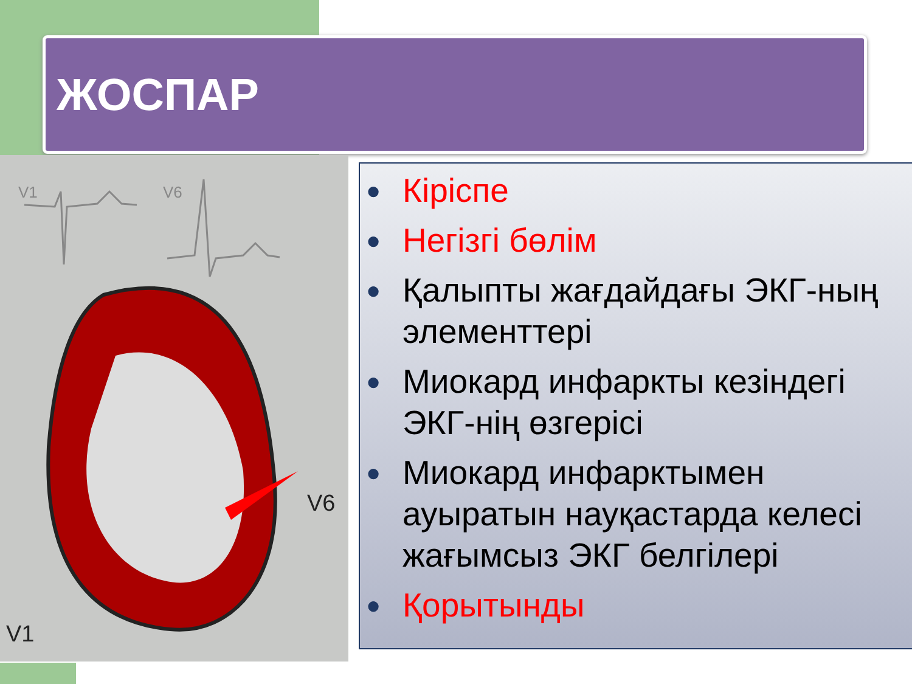ЖОСПАР
V1
V6
V6
V1
● Кіріспе
● Негізгі бөлім
● Қалыпты жағдайдағы ЭКГ-ның элементтері
● Миокард инфаркты кезіндегі ЭКГ-нің өзгерісі
● Миокард инфарктымен ауыратын науқастарда келесі жағымсыз ЭКГ белгілері
● Қорытынды